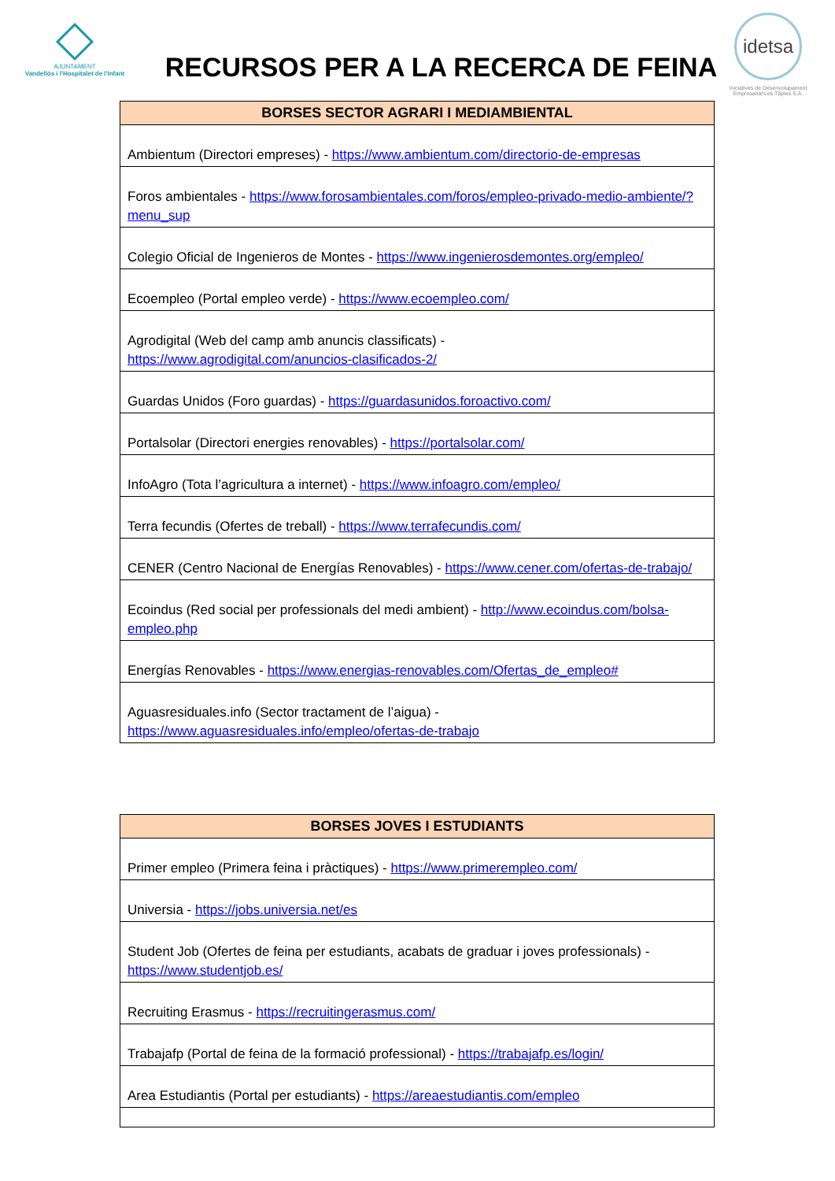AJUNTAMENT
Vandellòs i l'Hospitalet de l'Infant
RECURSOS PER A LA RECERCA DE FEINA
idetsa
Iniciatives de Desenvolupament Empresarial Les Tàpies S.A.
| BORSES SECTOR AGRARI I MEDIAMBIENTAL |
| --- |
| Ambientum (Directori empreses) - https://www.ambientum.com/directorio-de-empresas |
| Foros ambientales - https://www.forosambientales.com/foros/empleo-privado-medio-ambiente/?menu_sup |
| Colegio Oficial de Ingenieros de Montes - https://www.ingenierosdemontes.org/empleo/ |
| Ecoempleo (Portal empleo verde) - https://www.ecoempleo.com/ |
| Agrodigital (Web del camp amb anuncis classificats) - https://www.agrodigital.com/anuncios-clasificados-2/ |
| Guardas Unidos (Foro guardas) - https://guardasunidos.foroactivo.com/ |
| Portalsolar (Directori energies renovables) - https://portalsolar.com/ |
| InfoAgro (Tota l’agricultura a internet) - https://www.infoagro.com/empleo/ |
| Terra fecundis (Ofertes de treball) - https://www.terrafecundis.com/ |
| CENER (Centro Nacional de Energías Renovables) - https://www.cener.com/ofertas-de-trabajo/ |
| Ecoindus (Red social per professionals del medi ambient) - http://www.ecoindus.com/bolsa-empleo.php |
| Energías Renovables - https://www.energias-renovables.com/Ofertas_de_empleo# |
| Aguasresiduales.info (Sector tractament de l’aigua) - https://www.aguasresiduales.info/empleo/ofertas-de-trabajo |
| BORSES JOVES I ESTUDIANTS |
| --- |
| Primer empleo (Primera feina i pràctiques) - https://www.primerempleo.com/ |
| Universia - https://jobs.universia.net/es |
| Student Job (Ofertes de feina per estudiants, acabats de graduar i joves professionals) - https://www.studentjob.es/ |
| Recruiting Erasmus - https://recruitingerasmus.com/ |
| Trabajafp (Portal de feina de la formació professional) - https://trabajafp.es/login/ |
| Area Estudiantis (Portal per estudiants) - https://areaestudiantis.com/empleo |